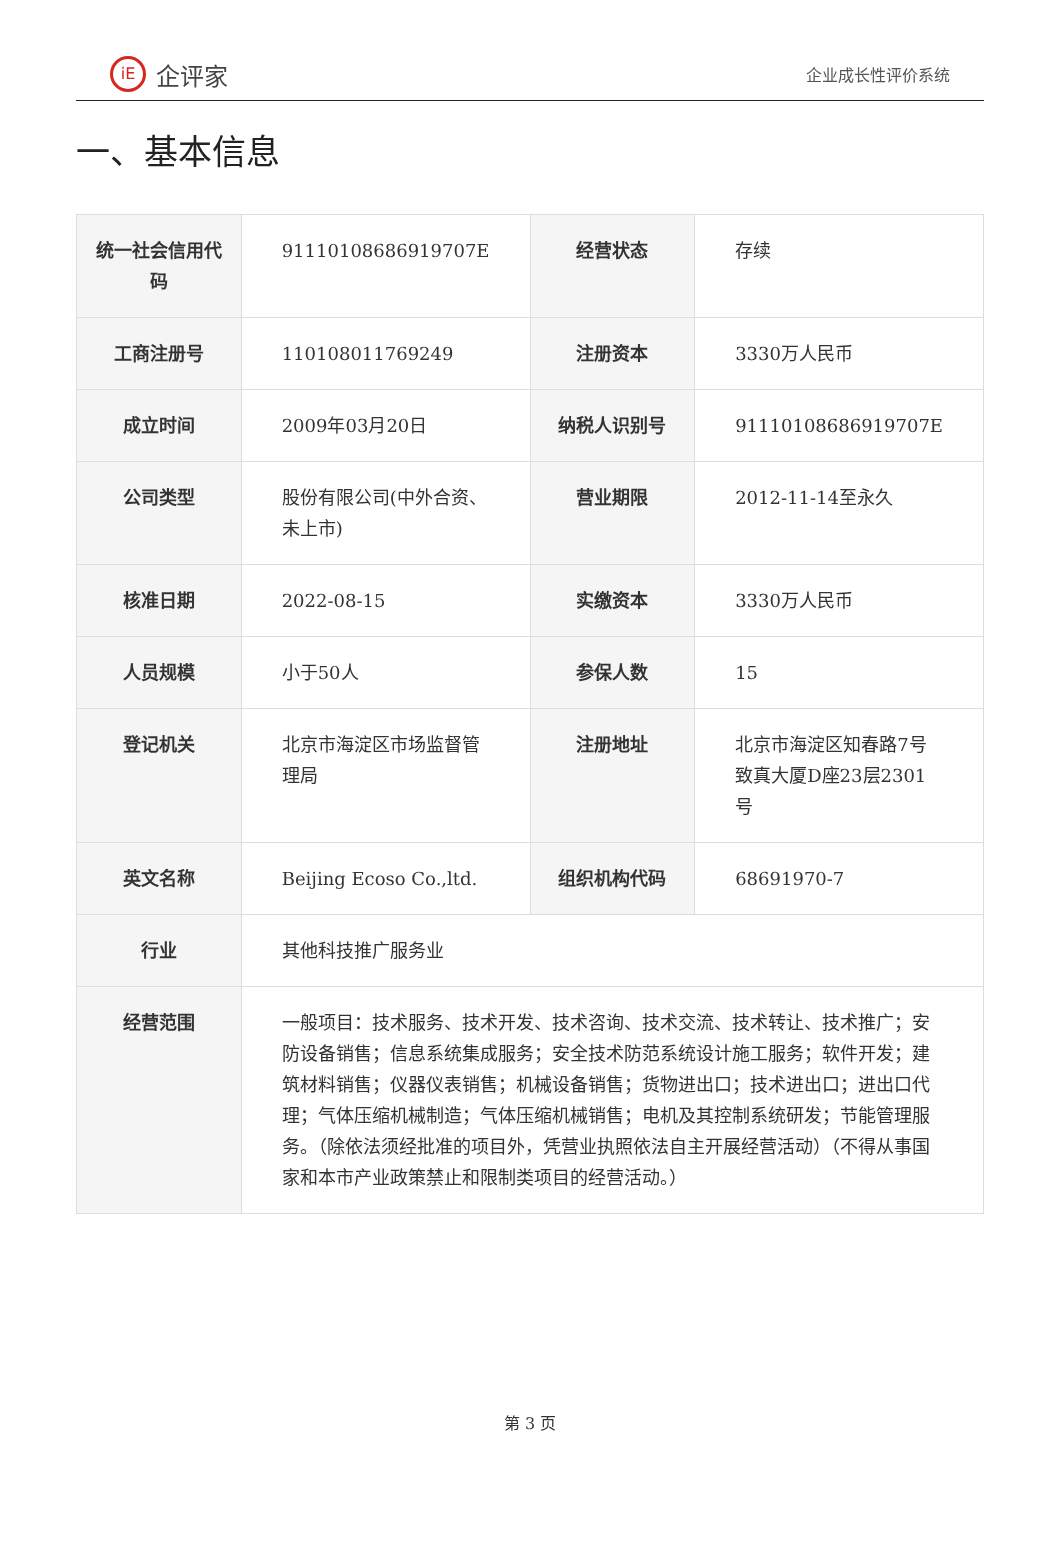iE 企评家
企业成长性评价系统
一、基本信息
| 统一社会信用代码 | 91110108686919707E | 经营状态 | 存续 |
| 工商注册号 | 110108011769249 | 注册资本 | 3330万人民币 |
| 成立时间 | 2009年03月20日 | 纳税人识别号 | 91110108686919707E |
| 公司类型 | 股份有限公司(中外合资、未上市) | 营业期限 | 2012-11-14至永久 |
| 核准日期 | 2022-08-15 | 实缴资本 | 3330万人民币 |
| 人员规模 | 小于50人 | 参保人数 | 15 |
| 登记机关 | 北京市海淀区市场监督管理局 | 注册地址 | 北京市海淀区知春路7号致真大厦D座23层2301号 |
| 英文名称 | Beijing Ecoso Co.,ltd. | 组织机构代码 | 68691970-7 |
| 行业 | 其他科技推广服务业 | | |
| 经营范围 | 一般项目：技术服务、技术开发、技术咨询、技术交流、技术转让、技术推广；安防设备销售；信息系统集成服务；安全技术防范系统设计施工服务；软件开发；建筑材料销售；仪器仪表销售；机械设备销售；货物进出口；技术进出口；进出口代理；气体压缩机械制造；气体压缩机械销售；电机及其控制系统研发；节能管理服务。（除依法须经批准的项目外，凭营业执照依法自主开展经营活动）（不得从事国家和本市产业政策禁止和限制类项目的经营活动。） | | |
第 3 页